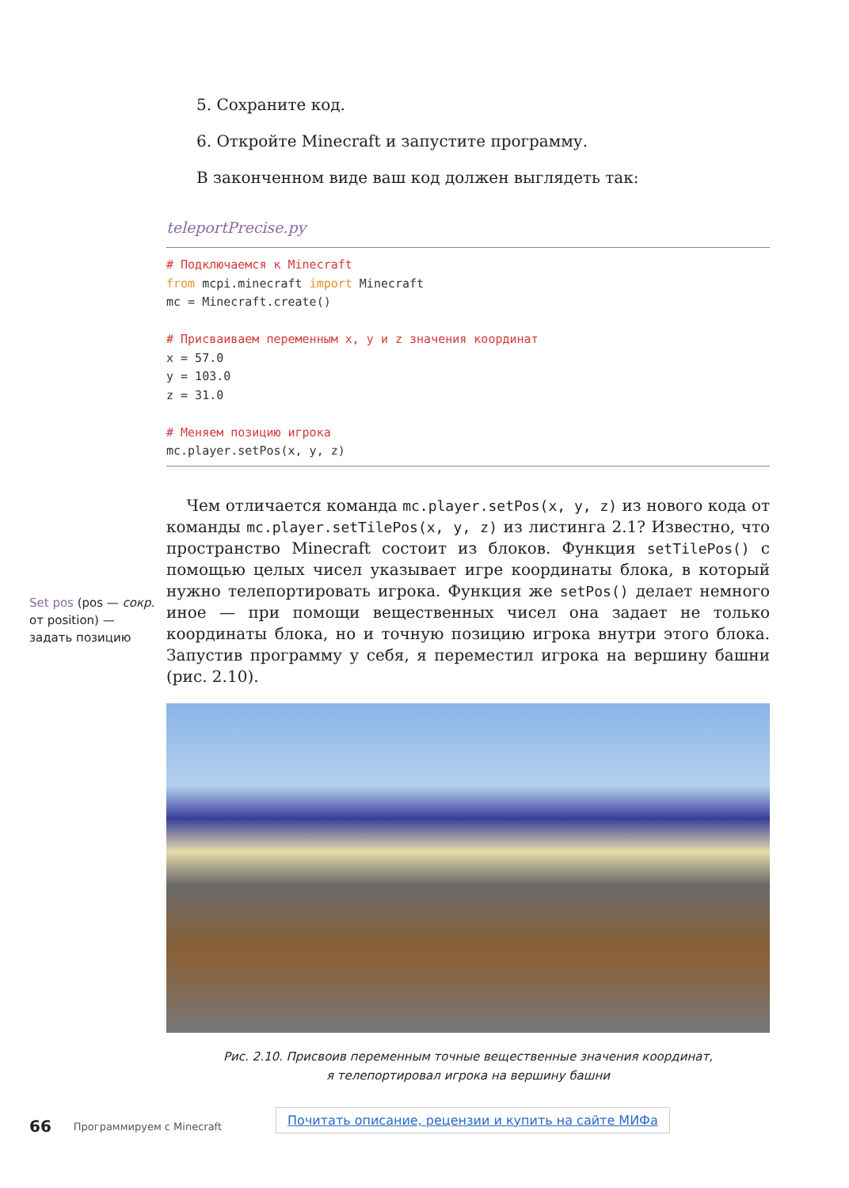5. Сохраните код.
6. Откройте Minecraft и запустите программу.
В законченном виде ваш код должен выглядеть так:
teleportPrecise.py
# Подключаемся к Minecraft
from mcpi.minecraft import Minecraft
mc = Minecraft.create()

# Присваиваем переменным x, y и z значения координат
x = 57.0
y = 103.0
z = 31.0

# Меняем позицию игрока
mc.player.setPos(x, y, z)
Чем отличается команда mc.player.setPos(x, y, z) из нового кода от команды mc.player.setTilePos(x, y, z) из листинга 2.1? Известно, что пространство Minecraft состоит из блоков. Функция setTilePos() с помощью целых чисел указывает игре координаты блока, в который нужно телепортировать игрока. Функция же setPos() делает немного иное — при помощи вещественных чисел она задает не только координаты блока, но и точную позицию игрока внутри этого блока. Запустив программу у себя, я переместил игрока на вершину башни (рис. 2.10).
Рис. 2.10. Присвоив переменным точные вещественные значения координат,
я телепортировал игрока на вершину башни
Set pos (pos — сокр. от position) — задать позицию
66 Программируем с Minecraft Почитать описание, рецензии и купить на сайте МИФа